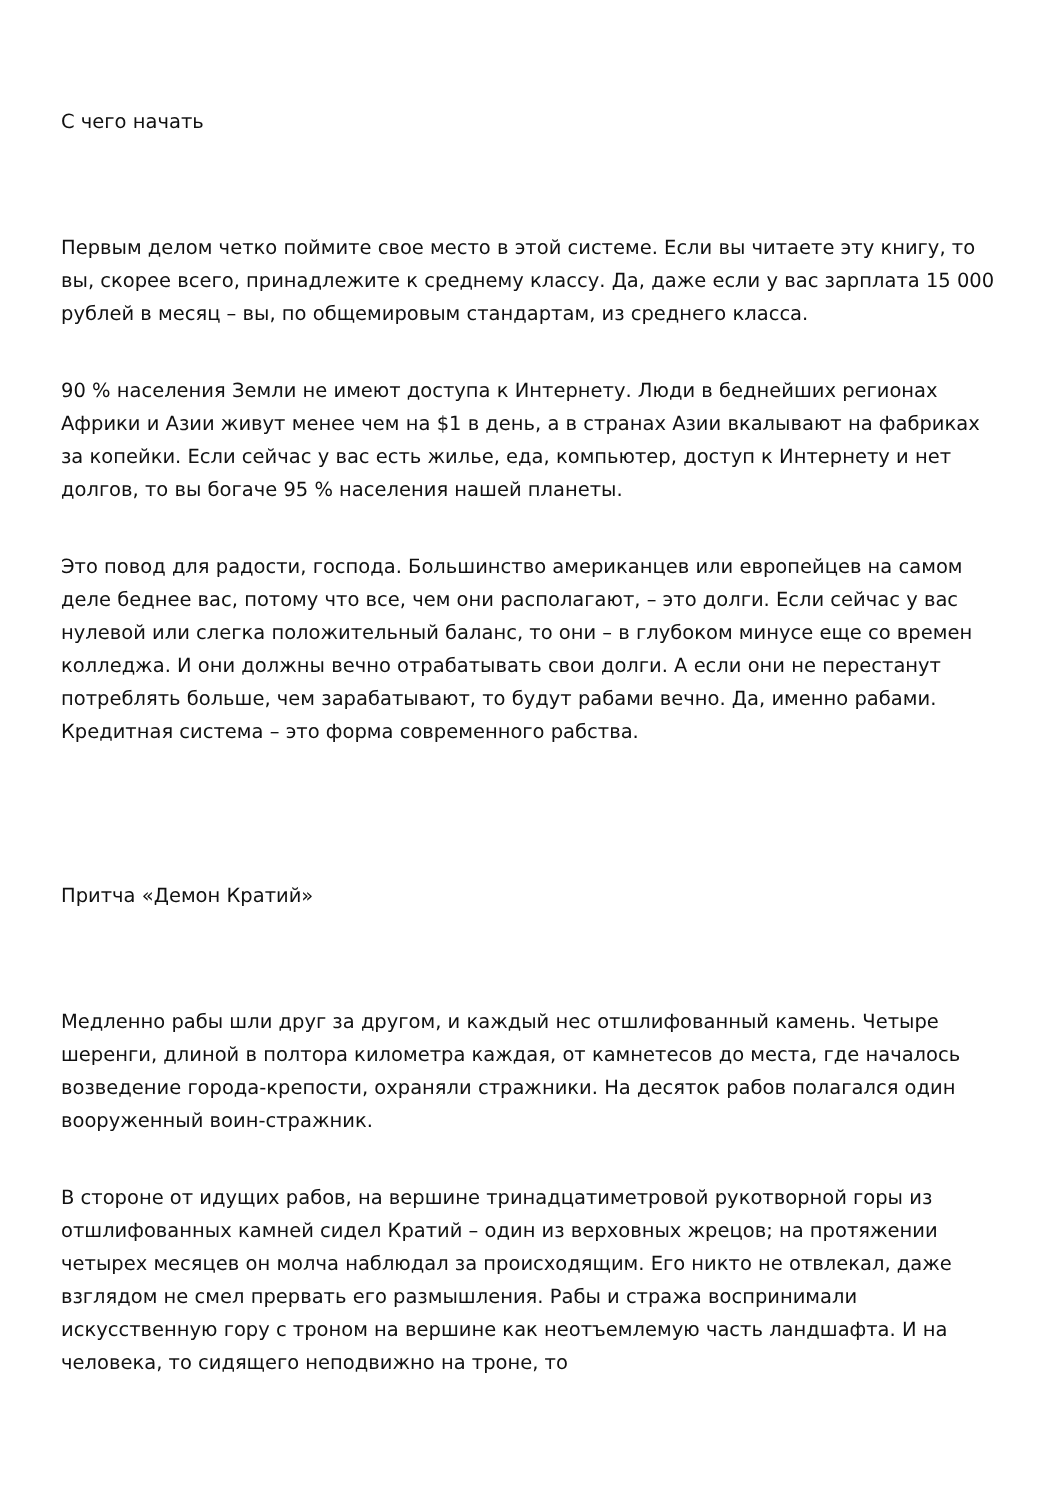С чего начать
Первым делом четко поймите свое место в этой системе. Если вы читаете эту книгу, то вы, скорее всего, принадлежите к среднему классу. Да, даже если у вас зарплата 15 000 рублей в месяц – вы, по общемировым стандартам, из среднего класса.
90 % населения Земли не имеют доступа к Интернету. Люди в беднейших регионах Африки и Азии живут менее чем на $1 в день, а в странах Азии вкалывают на фабриках за копейки. Если сейчас у вас есть жилье, еда, компьютер, доступ к Интернету и нет долгов, то вы богаче 95 % населения нашей планеты.
Это повод для радости, господа. Большинство американцев или европейцев на самом деле беднее вас, потому что все, чем они располагают, – это долги. Если сейчас у вас нулевой или слегка положительный баланс, то они – в глубоком минусе еще со времен колледжа. И они должны вечно отрабатывать свои долги. А если они не перестанут потреблять больше, чем зарабатывают, то будут рабами вечно. Да, именно рабами. Кредитная система – это форма современного рабства.
Притча «Демон Кратий»
Медленно рабы шли друг за другом, и каждый нес отшлифованный камень. Четыре шеренги, длиной в полтора километра каждая, от камнетесов до места, где началось возведение города-крепости, охраняли стражники. На десяток рабов полагался один вооруженный воин-стражник.
В стороне от идущих рабов, на вершине тринадцатиметровой рукотворной горы из отшлифованных камней сидел Кратий – один из верховных жрецов; на протяжении четырех месяцев он молча наблюдал за происходящим. Его никто не отвлекал, даже взглядом не смел прервать его размышления. Рабы и стража воспринимали искусственную гору с троном на вершине как неотъемлемую часть ландшафта. И на человека, то сидящего неподвижно на троне, то